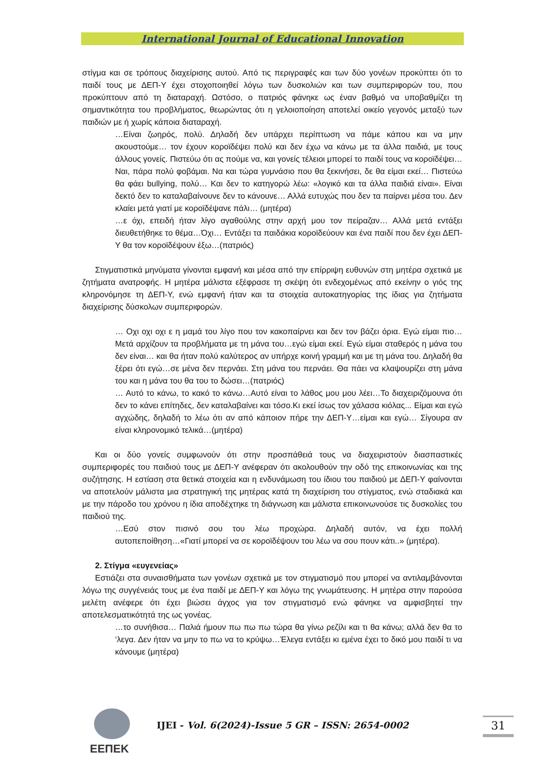International Journal of Educational Innovation
στίγμα και σε τρόπους διαχείρισης αυτού. Από τις περιγραφές και των δύο γονέων προκύπτει ότι το παιδί τους με ΔΕΠ-Υ έχει στοχοποιηθεί λόγω των δυσκολιών και των συμπεριφορών του, που προκύπτουν από τη διαταραχή. Ωστόσο, ο πατριός φάνηκε ως έναν βαθμό να υποβαθμίζει τη σημαντικότητα του προβλήματος, θεωρώντας ότι η γελοιοποίηση αποτελεί οικείο γεγονός μεταξύ των παιδιών με ή χωρίς κάποια διαταραχή.
…Είναι ζωηρός, πολύ. Δηλαδή δεν υπάρχει περίπτωση να πάμε κάπου και να μην ακουστούμε… τον έχουν κοροϊδέψει πολύ και δεν έχω να κάνω με τα άλλα παιδιά, με τους άλλους γονείς. Πιστεύω ότι ας πούμε να, και γονείς τέλειοι μπορεί το παιδί τους να κοροϊδέψει…Ναι, πάρα πολύ φοβάμαι. Να και τώρα γυμνάσιο που θα ξεκινήσει, δε θα είμαι εκεί… Πιστεύω θα φάει bullying, πολύ… Και δεν το κατηγορώ λέω: «λογικό και τα άλλα παιδιά είναι». Είναι δεκτό δεν το καταλαβαίνουνε δεν το κάνουνε… Αλλά ευτυχώς που δεν τα παίρνει μέσα του. Δεν κλαίει μετά γιατί με κοροϊδέψανε πάλι… (μητέρα)
…ε όχι, επειδή ήταν λίγο αγαθούλης στην αρχή μου τον πείραζαν… Αλλά μετά εντάξει διευθετήθηκε το θέμα…Όχι… Εντάξει τα παιδάκια κοροϊδεύουν και ένα παιδί που δεν έχει ΔΕΠ-Υ θα τον κοροϊδέψουν έξω…(πατριός)
Στιγματιστικά μηνύματα γίνονται εμφανή και μέσα από την επίρριψη ευθυνών στη μητέρα σχετικά με ζητήματα ανατροφής. Η μητέρα μάλιστα εξέφρασε τη σκέψη ότι ενδεχομένως από εκείνην ο γιός της κληρονόμησε τη ΔΕΠ-Υ, ενώ εμφανή ήταν και τα στοιχεία αυτοκατηγορίας της ίδιας για ζητήματα διαχείρισης δύσκολων συμπεριφορών.
… Οχι οχι οχι ε η μαμά του λίγο που τον κακοπαίρνει και δεν τον βάζει όρια. Εγώ είμαι πιο… Μετά αρχίζουν τα προβλήματα με τη μάνα του…εγώ είμαι εκεί. Εγώ είμαι σταθερός η μάνα του δεν είναι… και θα ήταν πολύ καλύτερος αν υπήρχε κοινή γραμμή και με τη μάνα του. Δηλαδή θα ξέρει ότι εγώ…σε μένα δεν περνάει. Στη μάνα του περνάει. Θα πάει να κλαψουρίζει στη μάνα του και η μάνα του θα του το δώσει…(πατριός)
… Αυτό το κάνω, το κακό το κάνω…Αυτό είναι το λάθος μου μου λέει…Το διαχειριζόμουνα ότι δεν το κάνει επίτηδες, δεν καταλαβαίνει και τόσο.Κι εκεί ίσως τον χάλασα κιόλας... Είμαι και εγώ αγχώδης, δηλαδή το λέω ότι αν από κάποιον πήρε την ΔΕΠ-Υ…είμαι και εγώ… Σίγουρα αν είναι κληρονομικό τελικά…(μητέρα)
Και οι δύο γονείς συμφωνούν ότι στην προσπάθειά τους να διαχειριστούν διασπαστικές συμπεριφορές του παιδιού τους με ΔΕΠ-Υ ανέφεραν ότι ακολουθούν την οδό της επικοινωνίας και της συζήτησης. Η εστίαση στα θετικά στοιχεία και η ενδυνάμωση του ίδιου του παιδιού με ΔΕΠ-Υ φαίνονται να αποτελούν μάλιστα μια στρατηγική της μητέρας κατά τη διαχείριση του στίγματος, ενώ σταδιακά και με την πάροδο του χρόνου η ίδια αποδέχτηκε τη διάγνωση και μάλιστα επικοινωνούσε τις δυσκολίες του παιδιού της.
…Εσύ στον πισινό σου του λέω προχώρα. Δηλαδή αυτόν, να έχει πολλή αυτοπεποίθηση…«Γιατί μπορεί να σε κοροϊδέψουν του λέω να σου πουν κάτι..» (μητέρα).
2. Στίγμα «ευγενείας»
Εστιάζει στα συναισθήματα των γονέων σχετικά με τον στιγματισμό που μπορεί να αντιλαμβάνονται λόγω της συγγένειάς τους με ένα παιδί με ΔΕΠ-Υ και λόγω της γνωμάτευσης. Η μητέρα στην παρούσα μελέτη ανέφερε ότι έχει βιώσει άγχος για τον στιγματισμό ενώ φάνηκε να αμφισβητεί την αποτελεσματικότητά της ως γονέας.
…το συνήθισα… Παλιά ήμουν πω πω πω τώρα θα γίνω ρεζίλι και τι θα κάνω; αλλά δεν θα το ‘λεγα. Δεν ήταν να μην το πω να το κρύψω…Έλεγα εντάξει κι εμένα έχει το δικό μου παιδί τι να κάνουμε (μητέρα)
ΕΕΠΕΚ
IJEI - Vol. 6(2024)-Issue 5 GR – ISSN: 2654-0002
31